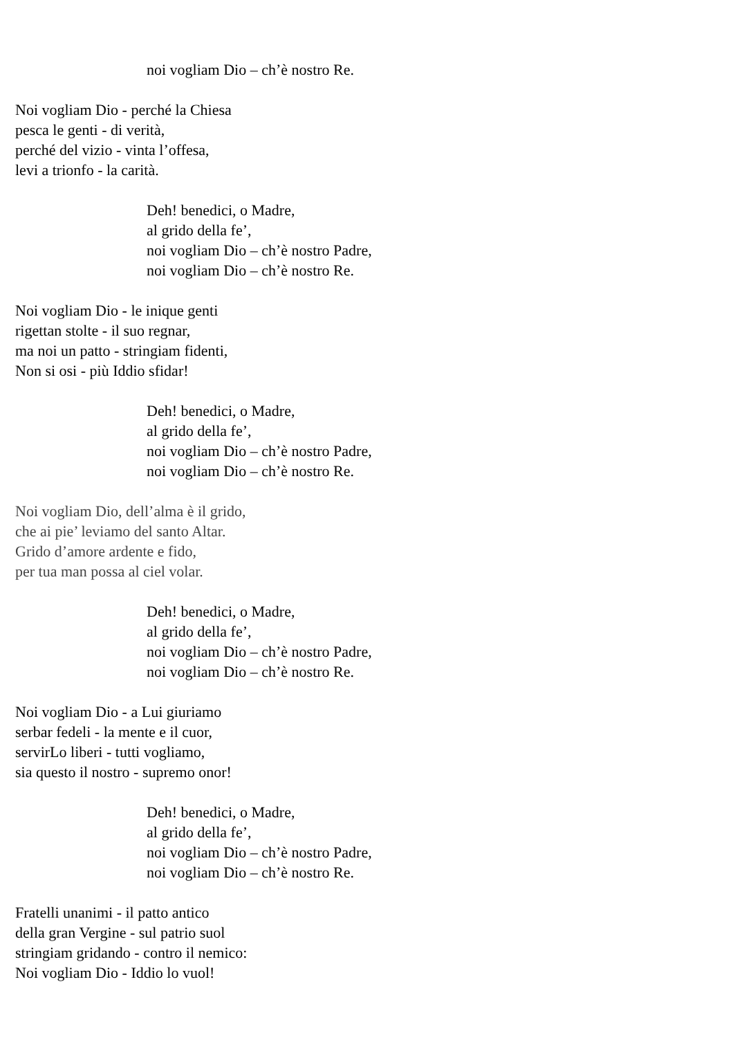noi vogliam Dio – ch’è nostro Re.
Noi vogliam Dio - perché la Chiesa
pesca le genti - di verità,
perché del vizio - vinta l’offesa,
levi a trionfo - la carità.
Deh! benedici, o Madre,
al grido della fe’,
noi vogliam Dio – ch’è nostro Padre,
noi vogliam Dio – ch’è nostro Re.
Noi vogliam Dio - le inique genti
rigettan stolte - il suo regnar,
ma noi un patto - stringiam fidenti,
Non si osi - più Iddio sfidar!
Deh! benedici, o Madre,
al grido della fe’,
noi vogliam Dio – ch’è nostro Padre,
noi vogliam Dio – ch’è nostro Re.
Noi vogliam Dio, dell’alma è il grido,
che ai pie’ leviamo del santo Altar.
Grido d’amore ardente e fido,
per tua man possa al ciel volar.
Deh! benedici, o Madre,
al grido della fe’,
noi vogliam Dio – ch’è nostro Padre,
noi vogliam Dio – ch’è nostro Re.
Noi vogliam Dio - a Lui giuriamo
serbar fedeli - la mente e il cuor,
servirLo liberi - tutti vogliamo,
sia questo il nostro - supremo onor!
Deh! benedici, o Madre,
al grido della fe’,
noi vogliam Dio – ch’è nostro Padre,
noi vogliam Dio – ch’è nostro Re.
Fratelli unanimi - il patto antico
della gran Vergine - sul patrio suol
stringiam gridando - contro il nemico:
Noi vogliam Dio - Iddio lo vuol!